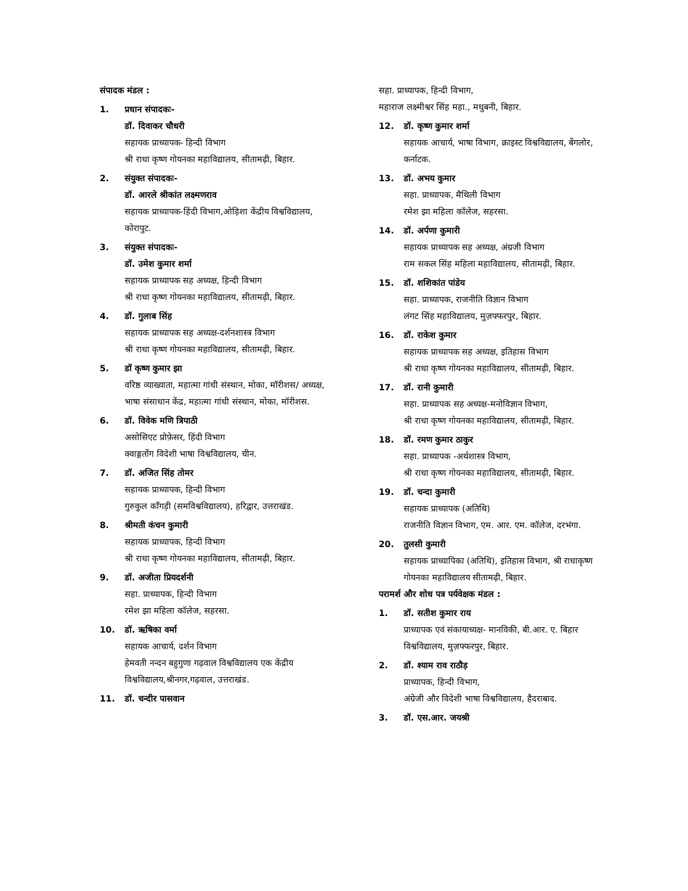संपादक मंडल :
1. प्रधान संपादकः-
डॉ. दिवाकर चौधरी
सहायक प्राध्यापक- हिन्दी विभाग
श्री राधा कृष्ण गोयनका महाविद्यालय, सीतामढ़ी, बिहार.
2. संयुक्त संपादकः-
डॉ. आरले श्रीकांत लक्ष्मणराव
सहायक प्राध्यापक-हिंदी विभाग,ओड़िशा केंद्रीय विश्वविद्यालय, कोरापुट.
3. संयुक्त संपादकः-
डॉ. उमेश कुमार शर्मा
सहायक प्राध्यापक सह अध्यक्ष, हिन्दी विभाग
श्री राधा कृष्ण गोयनका महाविद्यालय, सीतामढ़ी, बिहार.
4. डॉ. गुलाब सिंह
सहायक प्राध्यापक सह अध्यक्ष-दर्शनशास्त्र विभाग
श्री राधा कृष्ण गोयनका महाविद्यालय, सीतामढ़ी, बिहार.
5. डॉ कृष्ण कुमार झा
वरिष्ठ व्याख्याता, महात्मा गांधी संस्थान, मोका, मॉरीशस/ अध्यक्ष, भाषा संसाधान केंद्र, महात्मा गांधी संस्थान, मोका, मॉरीशस.
6. डॉ. विवेक मणि त्रिपाठी
असोसिएट प्रोफ़ेसर, हिंदी विभाग
क्वाङ्गतोंग विदेशी भाषा विश्वविद्यालय, चीन.
7. डॉ. अजित सिंह तोमर
सहायक प्राध्यापक, हिन्दी विभाग
गुरुकुल काँगड़ी (समविश्वविद्यालय), हरिद्वार, उत्तराखंड.
8. श्रीमती कंचन कुमारी
सहायक प्राध्यापक, हिन्दी विभाग
श्री राधा कृष्ण गोयनका महाविद्यालय, सीतामढ़ी, बिहार.
9. डॉ. अजीता प्रियदर्शनी
सहा. प्राध्यापक, हिन्दी विभाग
रमेश झा महिला कॉलेज, सहरसा.
10. डॉ. ऋषिका वर्मा
सहायक आचार्य, दर्शन विभाग
हेमवती नन्दन बहुगुणा गढ़वाल विश्वविद्यालय एक केंद्रीय विश्वविद्यालय,श्रीनगर,गढ़वाल, उत्तराखंड.
11. डॉ. चन्दीर पासवान
सहा. प्राध्यापक, हिन्दी विभाग,
महाराज लक्ष्मीश्वर सिंह महा., मधुबनी, बिहार.
12. डॉ. कृष्ण कुमार शर्मा
सहायक आचार्य, भाषा विभाग, क्राइस्ट विश्वविद्यालय, बेंगलोर, कर्नाटक.
13. डॉ. अभय कुमार
सहा. प्राध्यापक, मैथिली विभाग
रमेश झा महिला कॉलेज, सहरसा.
14. डॉ. अर्पणा कुमारी
सहायक प्राध्यापक सह अध्यक्ष, अंग्रजी विभाग
राम सकल सिंह महिला महाविद्यालय, सीतामढ़ी, बिहार.
15. डॉ. शशिकांत पांडेय
सहा. प्राध्यापक, राजनीति विज्ञान विभाग
लंगट सिंह महाविद्यालय, मुज़फ्फरपुर, बिहार.
16. डॉ. राकेश कुमार
सहायक प्राध्यापक सह अध्यक्ष, इतिहास विभाग
श्री राधा कृष्ण गोयनका महाविद्यालय, सीतामढ़ी, बिहार.
17. डॉ. रानी कुमारी
सहा. प्राध्यापक सह अध्यक्ष-मनोविज्ञान विभाग,
श्री राधा कृष्ण गोयनका महाविद्यालय, सीतामढ़ी, बिहार.
18. डॉ. रमण कुमार ठाकुर
सहा. प्राध्यापक -अर्थशास्त्र विभाग,
श्री राधा कृष्ण गोयनका महाविद्यालय, सीतामढ़ी, बिहार.
19. डॉ. चन्दा कुमारी
सहायक प्राध्यापक (अतिथि)
राजनीति विज्ञान विभाग, एम. आर. एम. कॉलेज, दरभंगा.
20. तुलसी कुमारी
सहायक प्राध्यापिका (अतिथि), इतिहास विभाग, श्री राधाकृष्ण गोयनका महाविद्यालय सीतामढ़ी, बिहार.
परामर्श और शोध पत्र पर्यवेक्षक मंडल :
1. डॉ. सतीश कुमार राय
प्राध्यापक एवं संकायाध्यक्ष- मानविकी, बी.आर. ए. बिहार विश्वविद्यालय, मुज़फ्फरपुर, बिहार.
2. डॉ. श्याम राव राठौड़
प्राध्यापक, हिन्दी विभाग,
अंग्रेजी और विदेशी भाषा विश्वविद्यालय, हैदराबाद.
3. डॉ. एस.आर. जयश्री